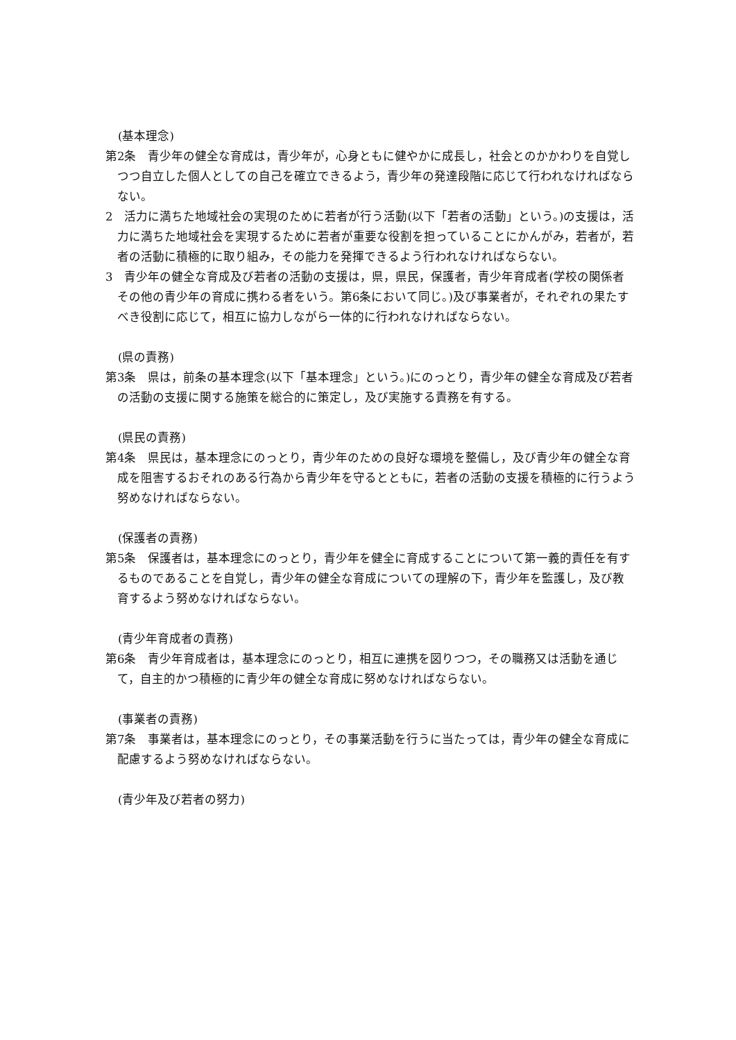(基本理念)
第2条　青少年の健全な育成は，青少年が，心身ともに健やかに成長し，社会とのかかわりを自覚しつつ自立した個人としての自己を確立できるよう，青少年の発達段階に応じて行われなければならない。
2　活力に満ちた地域社会の実現のために若者が行う活動(以下「若者の活動」という。)の支援は，活力に満ちた地域社会を実現するために若者が重要な役割を担っていることにかんがみ，若者が，若者の活動に積極的に取り組み，その能力を発揮できるよう行われなければならない。
3　青少年の健全な育成及び若者の活動の支援は，県，県民，保護者，青少年育成者(学校の関係者その他の青少年の育成に携わる者をいう。第6条において同じ。)及び事業者が，それぞれの果たすべき役割に応じて，相互に協力しながら一体的に行われなければならない。
(県の責務)
第3条　県は，前条の基本理念(以下「基本理念」という。)にのっとり，青少年の健全な育成及び若者の活動の支援に関する施策を総合的に策定し，及び実施する責務を有する。
(県民の責務)
第4条　県民は，基本理念にのっとり，青少年のための良好な環境を整備し，及び青少年の健全な育成を阻害するおそれのある行為から青少年を守るとともに，若者の活動の支援を積極的に行うよう努めなければならない。
(保護者の責務)
第5条　保護者は，基本理念にのっとり，青少年を健全に育成することについて第一義的責任を有するものであることを自覚し，青少年の健全な育成についての理解の下，青少年を監護し，及び教育するよう努めなければならない。
(青少年育成者の責務)
第6条　青少年育成者は，基本理念にのっとり，相互に連携を図りつつ，その職務又は活動を通じて，自主的かつ積極的に青少年の健全な育成に努めなければならない。
(事業者の責務)
第7条　事業者は，基本理念にのっとり，その事業活動を行うに当たっては，青少年の健全な育成に配慮するよう努めなければならない。
(青少年及び若者の努力)